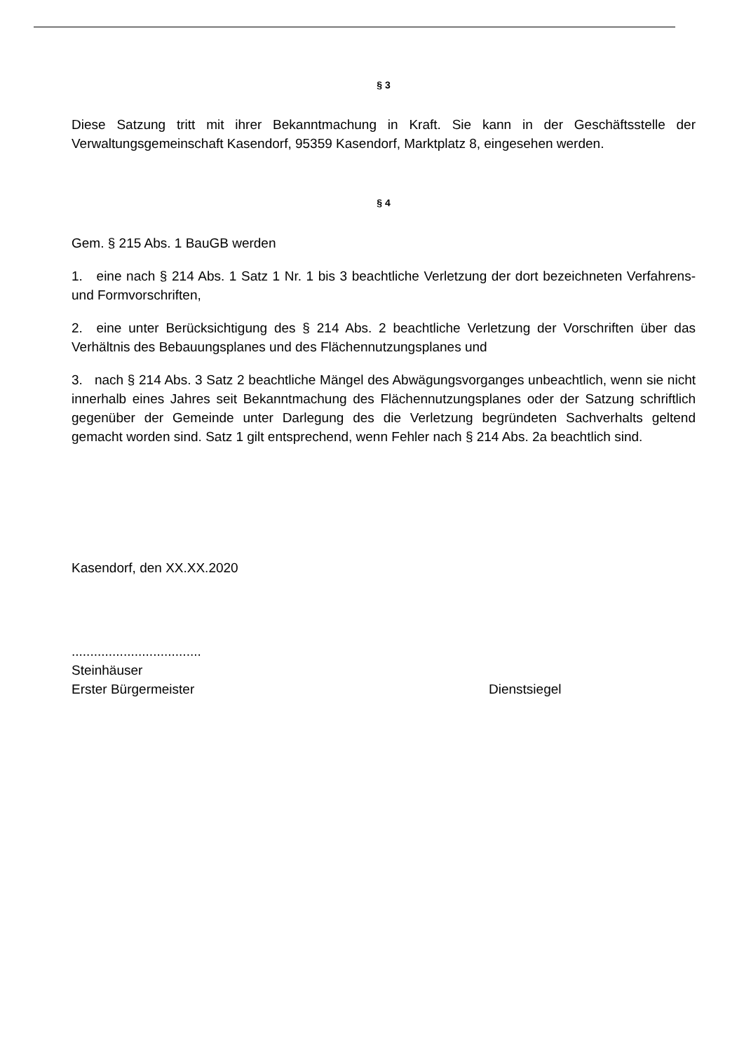§ 3
Diese Satzung tritt mit ihrer Bekanntmachung in Kraft. Sie kann in der Geschäftsstelle der Verwaltungsgemeinschaft Kasendorf, 95359 Kasendorf, Marktplatz 8, eingesehen werden.
§ 4
Gem. § 215 Abs. 1 BauGB werden
1. eine nach § 214 Abs. 1 Satz 1 Nr. 1 bis 3 beachtliche Verletzung der dort bezeichneten Verfahrens- und Formvorschriften,
2. eine unter Berücksichtigung des § 214 Abs. 2 beachtliche Verletzung der Vorschriften über das Verhältnis des Bebauungsplanes und des Flächennutzungsplanes und
3. nach § 214 Abs. 3 Satz 2 beachtliche Mängel des Abwägungsvorganges unbeachtlich, wenn sie nicht innerhalb eines Jahres seit Bekanntmachung des Flächennutzungsplanes oder der Satzung schriftlich gegenüber der Gemeinde unter Darlegung des die Verletzung begründeten Sachverhalts geltend gemacht worden sind. Satz 1 gilt entsprechend, wenn Fehler nach § 214 Abs. 2a beachtlich sind.
Kasendorf, den XX.XX.2020
...................................
Steinhäuser
Erster Bürgermeister Dienstsiegel